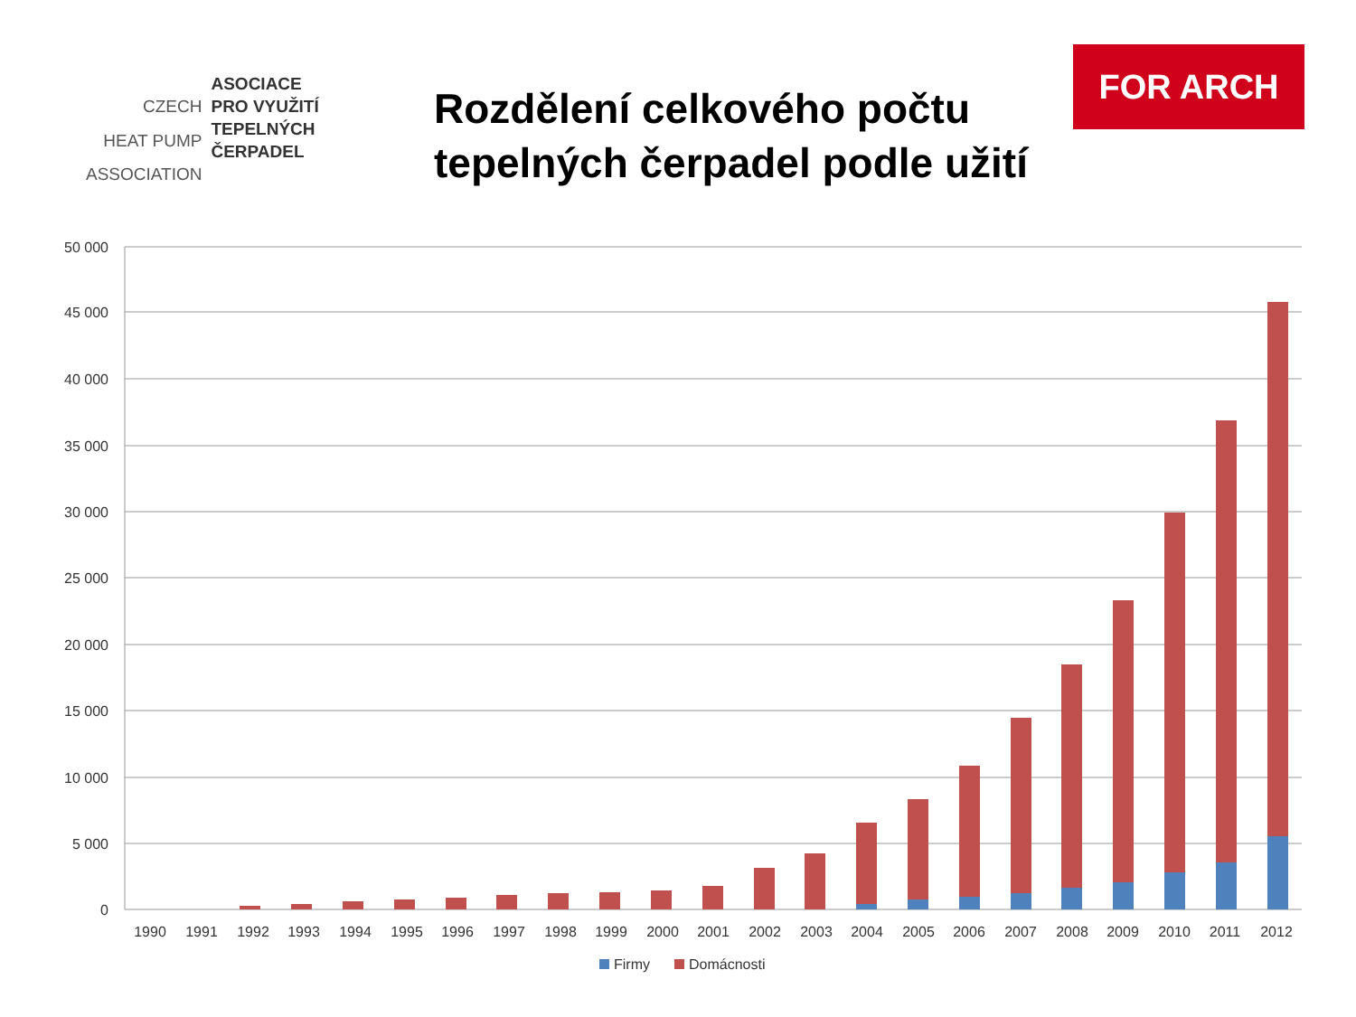| | ASOCIACE |
| CZECH | PRO VYUŽITÍ |
| HEAT PUMP | TEPELNÝCH ČERPADEL |
| ASSOCIATION | |
Rozdělení celkového počtu
tepelných čerpadel podle užití
FOR ARCH
50 000
45 000
40 000
35 000
30 000
25 000
20 000
15 000
10 000
5 000
0
1990
1991
1992
1993
1994
1995
1996
1997
1998
1999
2000
2001
2002
2003
2004
2005
2006
2007
2008
2009
2010
2011
2012
Firmy
Domácnosti